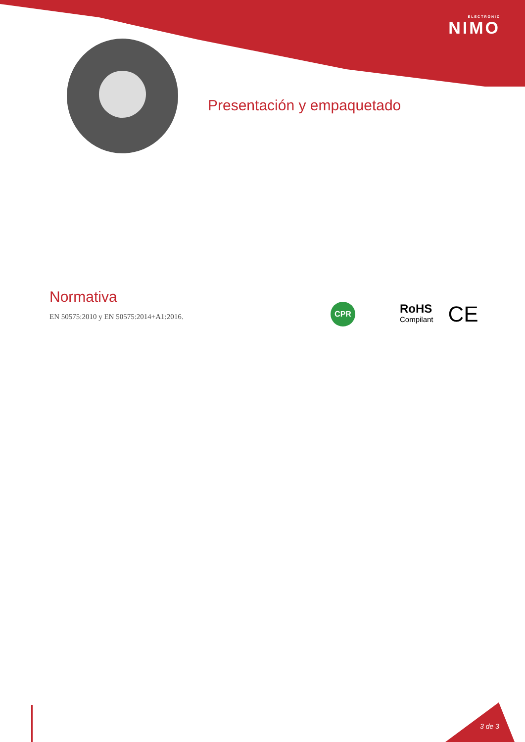ELECTRONIC
NIMO
Presentación y empaquetado
Normativa
EN 50575:2010 y EN 50575:2014+A1:2016.
CPR
RoHS
Compilant
CE
3 de 3